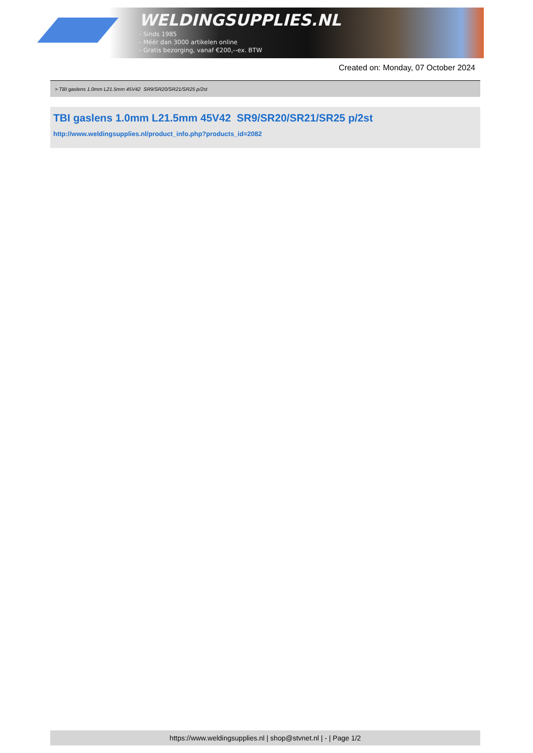WELDINGSUPPLIES.NL
- Sinds 1985
- Méér dan 3000 artikelen online
- Gratis bezorging, vanaf €200,--ex. BTW
Created on: Monday, 07 October 2024
> TBI gaslens 1.0mm L21.5mm 45V42 SR9/SR20/SR21/SR25 p/2st
TBI gaslens 1.0mm L21.5mm 45V42 SR9/SR20/SR21/SR25 p/2st
http://www.weldingsupplies.nl/product_info.php?products_id=2082
https://www.weldingsupplies.nl | shop@stvnet.nl | - | Page 1/2